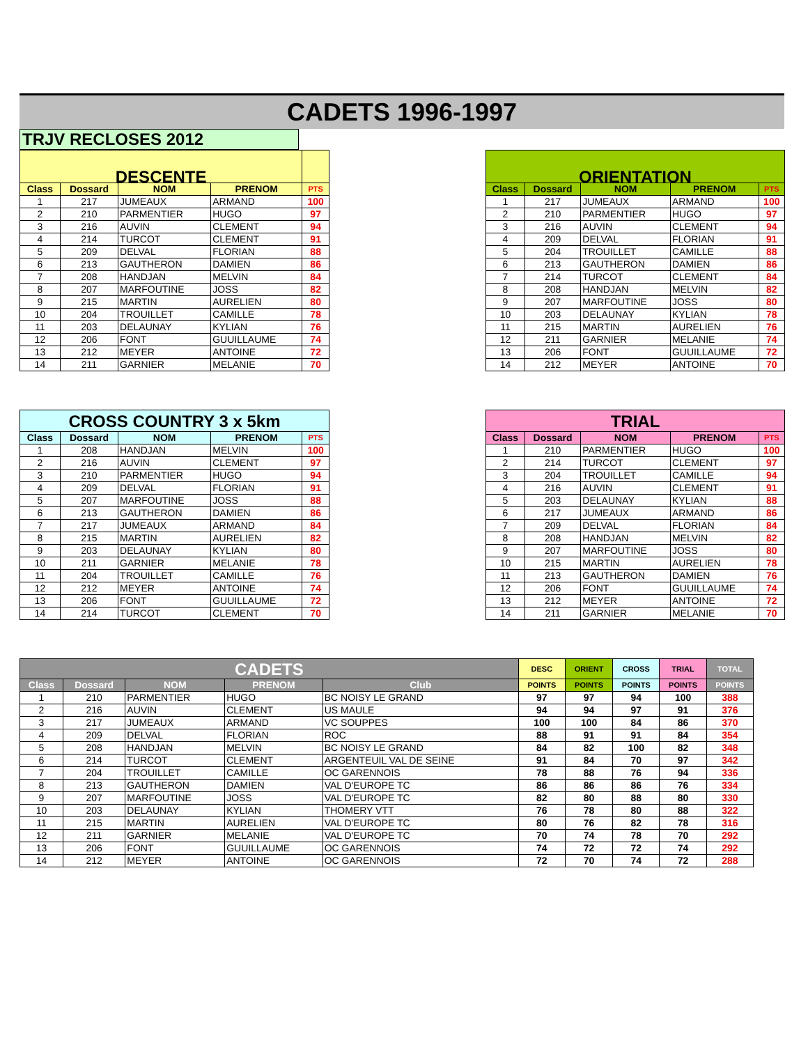CADETS 1996-1997
TRJV RECLOSES 2012
| DESCENTE | | | | |
| --- | --- | --- | --- | --- |
| Class | Dossard | NOM | PRENOM | PTS |
| 1 | 217 | JUMEAUX | ARMAND | 100 |
| 2 | 210 | PARMENTIER | HUGO | 97 |
| 3 | 216 | AUVIN | CLEMENT | 94 |
| 4 | 214 | TURCOT | CLEMENT | 91 |
| 5 | 209 | DELVAL | FLORIAN | 88 |
| 6 | 213 | GAUTHERON | DAMIEN | 86 |
| 7 | 208 | HANDJAN | MELVIN | 84 |
| 8 | 207 | MARFOUTINE | JOSS | 82 |
| 9 | 215 | MARTIN | AURELIEN | 80 |
| 10 | 204 | TROUILLET | CAMILLE | 78 |
| 11 | 203 | DELAUNAY | KYLIAN | 76 |
| 12 | 206 | FONT | GUUILLAUME | 74 |
| 13 | 212 | MEYER | ANTOINE | 72 |
| 14 | 211 | GARNIER | MELANIE | 70 |
| ORIENTATION | | | | |
| --- | --- | --- | --- | --- |
| Class | Dossard | NOM | PRENOM | PTS |
| 1 | 217 | JUMEAUX | ARMAND | 100 |
| 2 | 210 | PARMENTIER | HUGO | 97 |
| 3 | 216 | AUVIN | CLEMENT | 94 |
| 4 | 209 | DELVAL | FLORIAN | 91 |
| 5 | 204 | TROUILLET | CAMILLE | 88 |
| 6 | 213 | GAUTHERON | DAMIEN | 86 |
| 7 | 214 | TURCOT | CLEMENT | 84 |
| 8 | 208 | HANDJAN | MELVIN | 82 |
| 9 | 207 | MARFOUTINE | JOSS | 80 |
| 10 | 203 | DELAUNAY | KYLIAN | 78 |
| 11 | 215 | MARTIN | AURELIEN | 76 |
| 12 | 211 | GARNIER | MELANIE | 74 |
| 13 | 206 | FONT | GUUILLAUME | 72 |
| 14 | 212 | MEYER | ANTOINE | 70 |
| CROSS COUNTRY 3 x 5km | | | | |
| --- | --- | --- | --- | --- |
| Class | Dossard | NOM | PRENOM | PTS |
| 1 | 208 | HANDJAN | MELVIN | 100 |
| 2 | 216 | AUVIN | CLEMENT | 97 |
| 3 | 210 | PARMENTIER | HUGO | 94 |
| 4 | 209 | DELVAL | FLORIAN | 91 |
| 5 | 207 | MARFOUTINE | JOSS | 88 |
| 6 | 213 | GAUTHERON | DAMIEN | 86 |
| 7 | 217 | JUMEAUX | ARMAND | 84 |
| 8 | 215 | MARTIN | AURELIEN | 82 |
| 9 | 203 | DELAUNAY | KYLIAN | 80 |
| 10 | 211 | GARNIER | MELANIE | 78 |
| 11 | 204 | TROUILLET | CAMILLE | 76 |
| 12 | 212 | MEYER | ANTOINE | 74 |
| 13 | 206 | FONT | GUUILLAUME | 72 |
| 14 | 214 | TURCOT | CLEMENT | 70 |
| TRIAL | | | | |
| --- | --- | --- | --- | --- |
| Class | Dossard | NOM | PRENOM | PTS |
| 1 | 210 | PARMENTIER | HUGO | 100 |
| 2 | 214 | TURCOT | CLEMENT | 97 |
| 3 | 204 | TROUILLET | CAMILLE | 94 |
| 4 | 216 | AUVIN | CLEMENT | 91 |
| 5 | 203 | DELAUNAY | KYLIAN | 88 |
| 6 | 217 | JUMEAUX | ARMAND | 86 |
| 7 | 209 | DELVAL | FLORIAN | 84 |
| 8 | 208 | HANDJAN | MELVIN | 82 |
| 9 | 207 | MARFOUTINE | JOSS | 80 |
| 10 | 215 | MARTIN | AURELIEN | 78 |
| 11 | 213 | GAUTHERON | DAMIEN | 76 |
| 12 | 206 | FONT | GUUILLAUME | 74 |
| 13 | 212 | MEYER | ANTOINE | 72 |
| 14 | 211 | GARNIER | MELANIE | 70 |
| CADETS | | | | | DESC | ORIENT | CROSS | TRIAL | TOTAL |
| --- | --- | --- | --- | --- | --- | --- | --- | --- | --- |
| Class | Dossard | NOM | PRENOM | Club | POINTS | POINTS | POINTS | POINTS | POINTS |
| 1 | 210 | PARMENTIER | HUGO | BC NOISY LE GRAND | 97 | 97 | 94 | 100 | 388 |
| 2 | 216 | AUVIN | CLEMENT | US MAULE | 94 | 94 | 97 | 91 | 376 |
| 3 | 217 | JUMEAUX | ARMAND | VC SOUPPES | 100 | 100 | 84 | 86 | 370 |
| 4 | 209 | DELVAL | FLORIAN | ROC | 88 | 91 | 91 | 84 | 354 |
| 5 | 208 | HANDJAN | MELVIN | BC NOISY LE GRAND | 84 | 82 | 100 | 82 | 348 |
| 6 | 214 | TURCOT | CLEMENT | ARGENTEUIL VAL DE SEINE | 91 | 84 | 70 | 97 | 342 |
| 7 | 204 | TROUILLET | CAMILLE | OC GARENNOIS | 78 | 88 | 76 | 94 | 336 |
| 8 | 213 | GAUTHERON | DAMIEN | VAL D'EUROPE TC | 86 | 86 | 86 | 76 | 334 |
| 9 | 207 | MARFOUTINE | JOSS | VAL D'EUROPE TC | 82 | 80 | 88 | 80 | 330 |
| 10 | 203 | DELAUNAY | KYLIAN | THOMERY VTT | 76 | 78 | 80 | 88 | 322 |
| 11 | 215 | MARTIN | AURELIEN | VAL D'EUROPE TC | 80 | 76 | 82 | 78 | 316 |
| 12 | 211 | GARNIER | MELANIE | VAL D'EUROPE TC | 70 | 74 | 78 | 70 | 292 |
| 13 | 206 | FONT | GUUILLAUME | OC GARENNOIS | 74 | 72 | 72 | 74 | 292 |
| 14 | 212 | MEYER | ANTOINE | OC GARENNOIS | 72 | 70 | 74 | 72 | 288 |